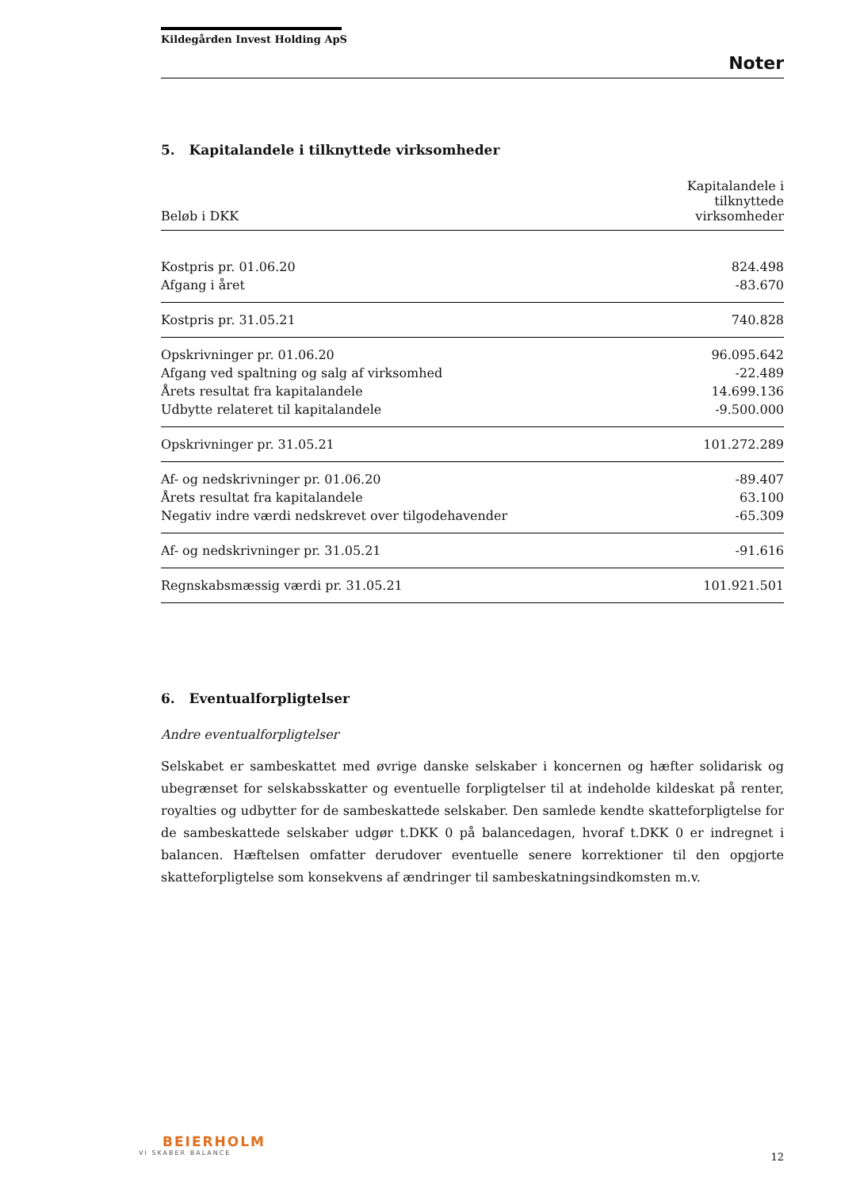Kildegården Invest Holding ApS
Noter
5. Kapitalandele i tilknyttede virksomheder
| Beløb i DKK | Kapitalandele i tilknyttede virksomheder |
| --- | --- |
| Kostpris pr. 01.06.20 | 824.498 |
| Afgang i året | -83.670 |
| Kostpris pr. 31.05.21 | 740.828 |
| Opskrivninger pr. 01.06.20 | 96.095.642 |
| Afgang ved spaltning og salg af virksomhed | -22.489 |
| Årets resultat fra kapitalandele | 14.699.136 |
| Udbytte relateret til kapitalandele | -9.500.000 |
| Opskrivninger pr. 31.05.21 | 101.272.289 |
| Af- og nedskrivninger pr. 01.06.20 | -89.407 |
| Årets resultat fra kapitalandele | 63.100 |
| Negativ indre værdi nedskrevet over tilgodehavender | -65.309 |
| Af- og nedskrivninger pr. 31.05.21 | -91.616 |
| Regnskabsmæssig værdi pr. 31.05.21 | 101.921.501 |
6. Eventualforpligtelser
Andre eventualforpligtelser
Selskabet er sambeskattet med øvrige danske selskaber i koncernen og hæfter solidarisk og ubegrænset for selskabsskatter og eventuelle forpligtelser til at indeholde kildeskat på renter, royalties og udbytter for de sambeskattede selskaber. Den samlede kendte skatteforpligtelse for de sambeskattede selskaber udgør t.DKK 0 på balancedagen, hvoraf t.DKK 0 er indregnet i balancen. Hæftelsen omfatter derudover eventuelle senere korrektioner til den opgjorte skatteforpligtelse som konsekvens af ændringer til sambeskatningsindkomsten m.v.
BEIERHOLM
VI SKABER BALANCE
12